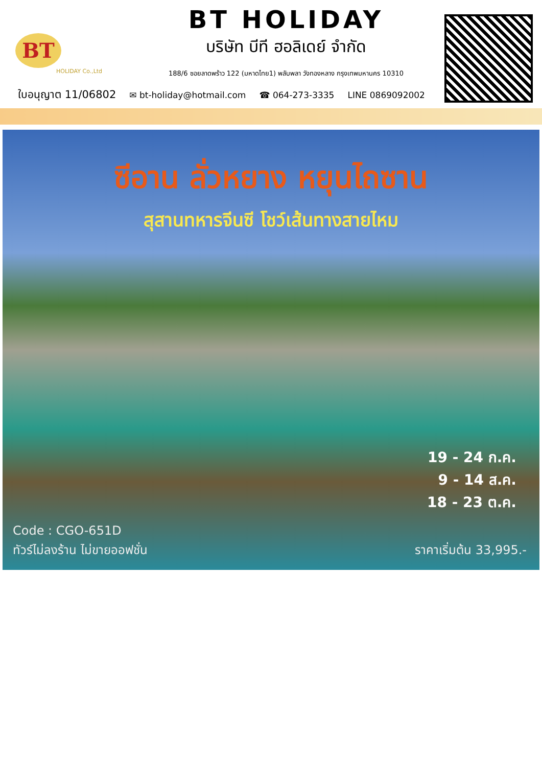BT
HOLIDAY Co.,Ltd
BT HOLIDAY
บริษัท บีที ฮอลิเดย์ จำกัด
188/6 ซอยลาดพร้าว 122 (มหาดไทย1) พลับพลา วังทองหลาง กรุงเทพมหานคร 10310
ใบอนุญาต 11/06802 ✉ bt-holiday@hotmail.com ☎ 064-273-3335 LINE 0869092002
ซีอาน ลั่วหยาง หยุนไถซาน
สุสานทหารจีนซี โชว์เส้นทางสายไหม
19 - 24 ก.ค.
9 - 14 ส.ค.
18 - 23 ต.ค.
Code : CGO-651D
ทัวร์ไม่ลงร้าน ไม่ขายออฟชั่น
ราคาเริ่มต้น 33,995.-